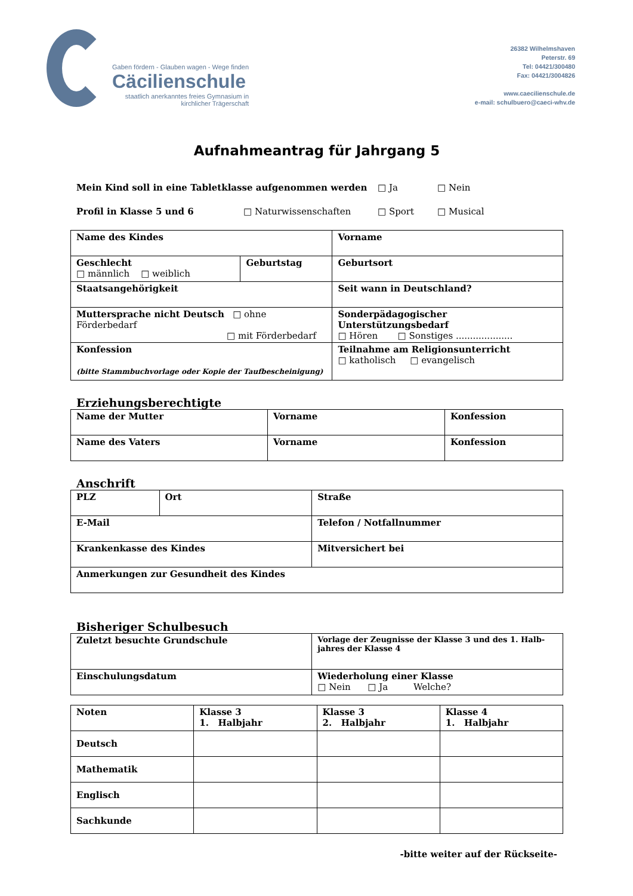Gaben fördern - Glauben wagen - Wege finden
Cäcilienschule
staatlich anerkanntes freies Gymnasium in
kirchlicher Trägerschaft
26382 Wilhelmshaven
Peterstr. 69
Tel: 04421/300480
Fax: 04421/3004826
www.caecilienschule.de
e-mail: schulbuero@caeci-whv.de
Aufnahmeantrag für Jahrgang 5
Mein Kind soll in eine Tabletklasse aufgenommen werden □ Ja □ Nein
Profil in Klasse 5 und 6 □ Naturwissenschaften □ Sport □ Musical
| Name des Kindes | | Vorname |
| Geschlecht □ männlich □ weiblich | Geburtstag | Geburtsort |
| Staatsangehörigkeit | | Seit wann in Deutschland? |
| Muttersprache nicht Deutsch □ ohne Förderbedarf □ mit Förderbedarf | | Sonderpädagogischer Unterstützungsbedarf □ Hören □ Sonstiges .................... |
| Konfession (bitte Stammbuchvorlage oder Kopie der Taufbescheinigung) | | Teilnahme am Religionsunterricht □ katholisch □ evangelisch |
Erziehungsberechtigte
| Name der Mutter | Vorname | Konfession |
| Name des Vaters | Vorname | Konfession |
Anschrift
| PLZ | Ort | Straße |
| E-Mail | | Telefon / Notfallnummer |
| Krankenkasse des Kindes | | Mitversichert bei |
| Anmerkungen zur Gesundheit des Kindes | | |
Bisheriger Schulbesuch
| Zuletzt besuchte Grundschule | Vorlage der Zeugnisse der Klasse 3 und des 1. Halb- jahres der Klasse 4 |
| Einschulungsdatum | Wiederholung einer Klasse □ Nein □ Ja Welche? |
| Noten | Klasse 3 1. Halbjahr | Klasse 3 2. Halbjahr | Klasse 4 1. Halbjahr |
| Deutsch | | | |
| Mathematik | | | |
| Englisch | | | |
| Sachkunde | | | |
-bitte weiter auf der Rückseite-